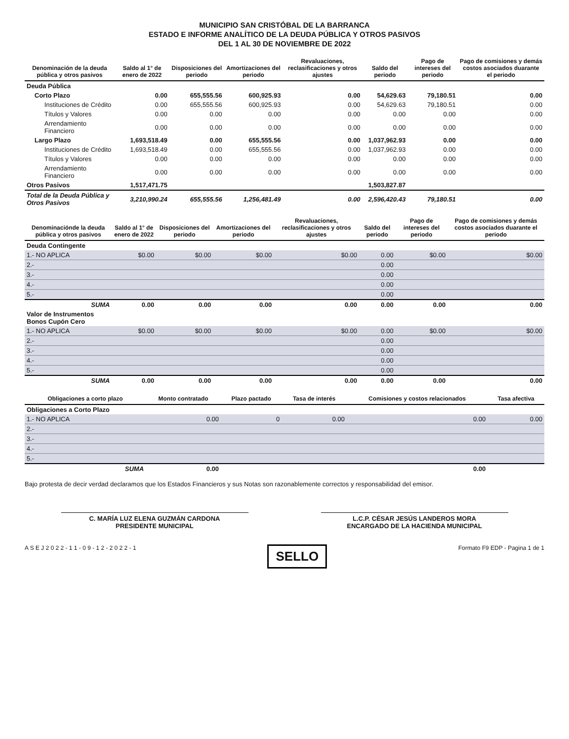MUNICIPIO SAN CRISTÓBAL DE LA BARRANCA
ESTADO E INFORME ANALÍTICO DE LA DEUDA PÚBLICA Y OTROS PASIVOS
DEL 1 AL 30 DE NOVIEMBRE DE 2022
| Denominación de la deuda pública y otros pasivos | Saldo al 1° de enero de 2022 | Disposiciones del periodo | Amortizaciones del periodo | Revaluaciones, reclasificaciones y otros ajustes | Saldo del periodo | Pago de intereses del periodo | Pago de comisiones y demás costos asociados duarante el periodo |
| --- | --- | --- | --- | --- | --- | --- | --- |
| Deuda Pública | | | | | | | |
| Corto Plazo | 0.00 | 655,555.56 | 600,925.93 | 0.00 | 54,629.63 | 79,180.51 | 0.00 |
| Instituciones de Crédito | 0.00 | 655,555.56 | 600,925.93 | 0.00 | 54,629.63 | 79,180.51 | 0.00 |
| Títulos y Valores | 0.00 | 0.00 | 0.00 | 0.00 | 0.00 | 0.00 | 0.00 |
| Arrendamiento Financiero | 0.00 | 0.00 | 0.00 | 0.00 | 0.00 | 0.00 | 0.00 |
| Largo Plazo | 1,693,518.49 | 0.00 | 655,555.56 | 0.00 | 1,037,962.93 | 0.00 | 0.00 |
| Instituciones de Crédito | 1,693,518.49 | 0.00 | 655,555.56 | 0.00 | 1,037,962.93 | 0.00 | 0.00 |
| Títulos y Valores | 0.00 | 0.00 | 0.00 | 0.00 | 0.00 | 0.00 | 0.00 |
| Arrendamiento Financiero | 0.00 | 0.00 | 0.00 | 0.00 | 0.00 | 0.00 | 0.00 |
| Otros Pasivos | 1,517,471.75 | | | | 1,503,827.87 | | |
| Total de la Deuda Pública y Otros Pasivos | 3,210,990.24 | 655,555.56 | 1,256,481.49 | 0.00 | 2,596,420.43 | 79,180.51 | 0.00 |
| Denominaciónde la deuda pública y otros pasivos | Saldo al 1° de enero de 2022 | Disposiciones del periodo | Amortizaciones del periodo | Revaluaciones, reclasificaciones y otros ajustes | Saldo del periodo | Pago de intereses del periodo | Pago de comisiones y demás costos asociados duarante el periodo |
| --- | --- | --- | --- | --- | --- | --- | --- |
| Deuda Contingente | | | | | | | |
| 1.- NO APLICA | $0.00 | $0.00 | $0.00 | $0.00 | 0.00 | $0.00 | $0.00 |
| 2.- | | | | | 0.00 | | |
| 3.- | | | | | 0.00 | | |
| 4.- | | | | | 0.00 | | |
| 5.- | | | | | 0.00 | | |
| SUMA | 0.00 | 0.00 | 0.00 | 0.00 | 0.00 | 0.00 | 0.00 |
| Valor de Instrumentos Bonos Cupón Cero | | | | | | | |
| 1.- NO APLICA | $0.00 | $0.00 | $0.00 | $0.00 | 0.00 | $0.00 | $0.00 |
| 2.- | | | | | 0.00 | | |
| 3.- | | | | | 0.00 | | |
| 4.- | | | | | 0.00 | | |
| 5.- | | | | | 0.00 | | |
| SUMA | 0.00 | 0.00 | 0.00 | 0.00 | 0.00 | 0.00 | 0.00 |
| Obligaciones a corto plazo | Monto contratado | Plazo pactado | Tasa de interés | Comisiones y costos relacionados | Tasa afectiva |
| --- | --- | --- | --- | --- | --- |
| Obligaciones a Corto Plazo | | | | | |
| 1.- NO APLICA | 0.00 | 0 | 0.00 | 0.00 | 0.00 |
| 2.- | | | | | |
| 3.- | | | | | |
| 4.- | | | | | |
| 5.- | | | | | |
| SUMA | 0.00 | | | 0.00 | |
Bajo protesta de decir verdad declaramos que los Estados Financieros y sus Notas son razonablemente correctos y responsabilidad del emisor.
C. MARÍA LUZ ELENA GUZMÁN CARDONA
PRESIDENTE MUNICIPAL
L.C.P. CÉSAR JESÚS LANDEROS MORA
ENCARGADO DE LA HACIENDA MUNICIPAL
A S E J 2 0 2 2 - 1 1 - 0 9 - 1 2 - 2 0 2 2 - 1 SELLO Formato F9 EDP - Pagina 1 de 1